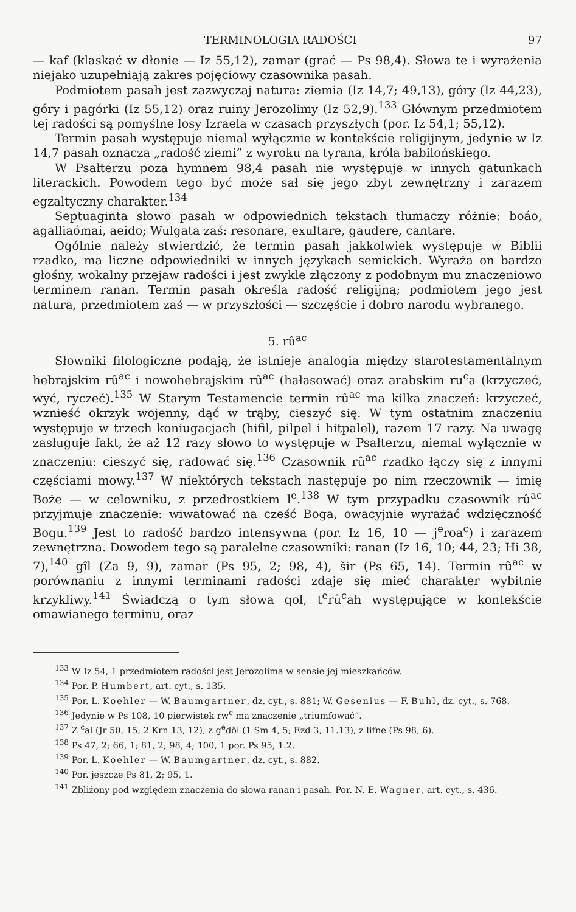TERMINOLOGIA RADOŚCI 97
— kaf (klaskać w dłonie — Iz 55,12), zamar (grać — Ps 98,4). Słowa te i wyrażenia niejako uzupełniają zakres pojęciowy czasownika pasah.
Podmiotem pasah jest zazwyczaj natura: ziemia (Iz 14,7; 49,13), góry (Iz 44,23), góry i pagórki (Iz 55,12) oraz ruiny Jerozolimy (Iz 52,9).<sup>133</sup> Głównym przedmiotem tej radości są pomyślne losy Izraela w czasach przyszłych (por. Iz 54,1; 55,12).
Termin pasah występuje niemal wyłącznie w kontekście religijnym, jedynie w Iz 14,7 pasah oznacza „radość ziemi” z wyroku na tyrana, króla babilońskiego.
W Psałterzu poza hymnem 98,4 pasah nie występuje w innych gatunkach literackich. Powodem tego być może sał się jego zbyt zewnętrzny i zarazem egzaltyczny charakter.<sup>134</sup>
Septuaginta słowo pasah w odpowiednich tekstach tłumaczy różnie: boáo, agalliaómai, aeido; Wulgata zaś: resonare, exultare, gaudere, cantare.
Ogólnie należy stwierdzić, że termin pasah jakkolwiek występuje w Biblii rzadko, ma liczne odpowiedniki w innych językach semickich. Wyraża on bardzo głośny, wokalny przejaw radości i jest zwykle złączony z podobnym mu znaczeniowo terminem ranan. Termin pasah określa radość religijną; podmiotem jego jest natura, przedmiotem zaś — w przyszłości — szczęście i dobro narodu wybranego.
5. rû<sup>ac</sup>
Słowniki filologiczne podają, że istnieje analogia między starotestamentalnym hebrajskim rû<sup>ac</sup> i nowohebrajskim rû<sup>ac</sup> (hałasować) oraz arabskim ru<sup>c</sup>a (krzyczeć, wyć, ryczeć).<sup>135</sup> W Starym Testamencie termin rû<sup>ac</sup> ma kilka znaczeń: krzyczeć, wznieść okrzyk wojenny, dąć w trąby, cieszyć się. W tym ostatnim znaczeniu występuje w trzech koniugacjach (hifil, pilpel i hitpalel), razem 17 razy. Na uwagę zasługuje fakt, że aż 12 razy słowo to występuje w Psałterzu, niemal wyłącznie w znaczeniu: cieszyć się, radować się.<sup>136</sup> Czasownik rû<sup>ac</sup> rzadko łączy się z innymi częściami mowy.<sup>137</sup> W niektórych tekstach następuje po nim rzeczownik — imię Boże — w celowniku, z przedrostkiem l<sup>e</sup>.<sup>138</sup> W tym przypadku czasownik rû<sup>ac</sup> przyjmuje znaczenie: wiwatować na cześć Boga, owacyjnie wyrażać wdzięczność Bogu.<sup>139</sup> Jest to radość bardzo intensywna (por. Iz 16, 10 — j<sup>e</sup>roa<sup>c</sup>) i zarazem zewnętrzna. Dowodem tego są paralelne czasowniki: ranan (Iz 16, 10; 44, 23; Hi 38, 7),<sup>140</sup> gîl (Za 9, 9), zamar (Ps 95, 2; 98, 4), šir (Ps 65, 14). Termin rû<sup>ac</sup> w porównaniu z innymi terminami radości zdaje się mieć charakter wybitnie krzykliwy.<sup>141</sup> Świadczą o tym słowa qol, t<sup>e</sup>rû<sup>c</sup>ah występujące w kontekście omawianego terminu, oraz
<sup>133</sup> W Iz 54, 1 przedmiotem radości jest Jerozolima w sensie jej mieszkańców.
<sup>134</sup> Por. P. Humbert, art. cyt., s. 135.
<sup>135</sup> Por. L. Koehler — W. Baumgartner, dz. cyt., s. 881; W. Gesenius — F. Buhl, dz. cyt., s. 768.
<sup>136</sup> Jedynie w Ps 108, 10 pierwistek rw<sup>c</sup> ma znaczenie „triumfować”.
<sup>137</sup> Z <sup>c</sup>al (Jr 50, 15; 2 Krn 13, 12), z g<sup>e</sup>dôl (1 Sm 4, 5; Ezd 3, 11.13), z lifne (Ps 98, 6).
<sup>138</sup> Ps 47, 2; 66, 1; 81, 2; 98, 4; 100, 1 por. Ps 95, 1.2.
<sup>139</sup> Por. L. Koehler — W. Baumgartner, dz. cyt., s. 882.
<sup>140</sup> Por. jeszcze Ps 81, 2; 95, 1.
<sup>141</sup> Zbliżony pod względem znaczenia do słowa ranan i pasah. Por. N. E. Wagner, art. cyt., s. 436.